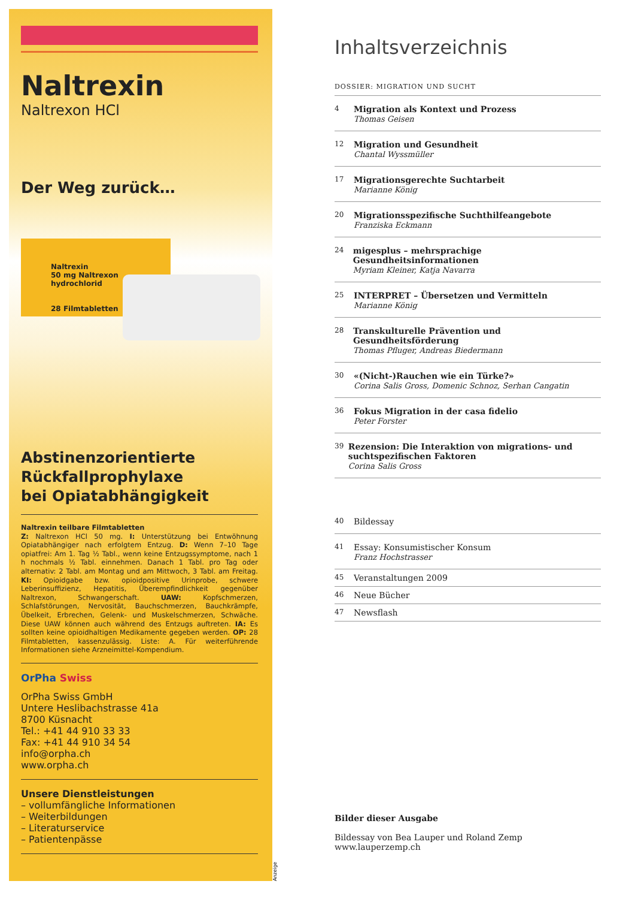Naltrexin
Naltrexon HCl
Der Weg zurück…
Naltrexin
50 mg Naltrexon hydrochlorid
28 Filmtabletten
Abstinenzorientierte
Rückfallprophylaxe
bei Opiatabhängigkeit
Naltrexin teilbare Filmtabletten
Z: Naltrexon HCl 50 mg. I: Unterstützung bei Entwöhnung Opiatabhängiger nach erfolgtem Entzug. D: Wenn 7–10 Tage opiatfrei: Am 1. Tag ½ Tabl., wenn keine Entzugssymptome, nach 1 h nochmals ½ Tabl. einnehmen. Danach 1 Tabl. pro Tag oder alternativ: 2 Tabl. am Montag und am Mittwoch, 3 Tabl. am Freitag. KI: Opioidgabe bzw. opioidpositive Urinprobe, schwere Leberinsuffizienz, Hepatitis, Überempfindlichkeit gegenüber Naltrexon, Schwangerschaft. UAW: Kopfschmerzen, Schlafstörungen, Nervosität, Bauchschmerzen, Bauchkrämpfe, Übelkeit, Erbrechen, Gelenk- und Muskelschmerzen, Schwäche. Diese UAW können auch während des Entzugs auftreten. IA: Es sollten keine opioidhaltigen Medikamente gegeben werden. OP: 28 Filmtabletten, kassenzulässig. Liste: A. Für weiterführende Informationen siehe Arzneimittel-Kompendium.
OrPha Swiss
OrPha Swiss GmbH
Untere Heslibachstrasse 41a
8700 Küsnacht
Tel.: +41 44 910 33 33
Fax: +41 44 910 34 54
info@orpha.ch
www.orpha.ch
Unsere Dienstleistungen
– vollumfängliche Informationen
– Weiterbildungen
– Literaturservice
– Patientenpässe
Anzeige
Inhaltsverzeichnis
DOSSIER: MIGRATION UND SUCHT
4
Migration als Kontext und Prozess
Thomas Geisen
12
Migration und Gesundheit
Chantal Wyssmüller
17
Migrationsgerechte Suchtarbeit
Marianne König
20
Migrationsspezifische Suchthilfeangebote
Franziska Eckmann
24
migesplus – mehrsprachige Gesundheitsinformationen
Myriam Kleiner, Katja Navarra
25
INTERPRET – Übersetzen und Vermitteln
Marianne König
28
Transkulturelle Prävention und Gesundheitsförderung
Thomas Pfluger, Andreas Biedermann
30
«(Nicht-)Rauchen wie ein Türke?»
Corina Salis Gross, Domenic Schnoz, Serhan Cangatin
36
Fokus Migration in der casa fidelio
Peter Forster
39
Rezension: Die Interaktion von migrations- und suchtspezifischen Faktoren
Corina Salis Gross
40
Bildessay
41
Essay: Konsumistischer Konsum
Franz Hochstrasser
45
Veranstaltungen 2009
46
Neue Bücher
47
Newsflash
Bilder dieser Ausgabe
Bildessay von Bea Lauper und Roland Zemp
www.lauperzemp.ch